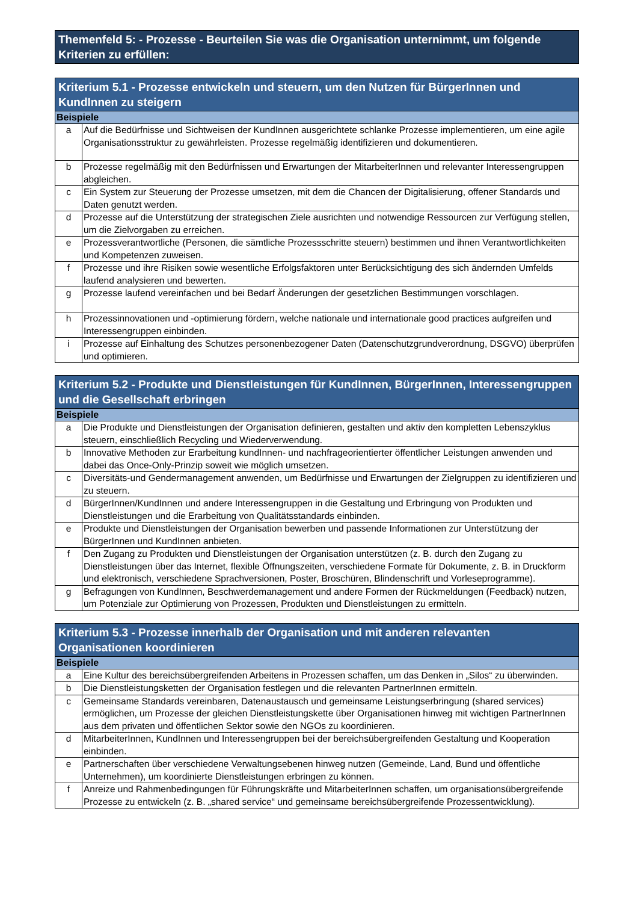Themenfeld 5: - Prozesse - Beurteilen Sie was die Organisation unternimmt, um folgende Kriterien zu erfüllen:
| Kriterium 5.1 - Prozesse entwickeln und steuern, um den Nutzen für BürgerInnen und KundInnen zu steigern | |
| --- | --- |
| Beispiele | |
| a | Auf die Bedürfnisse und Sichtweisen der KundInnen ausgerichtete schlanke Prozesse implementieren, um eine agile Organisationsstruktur zu gewährleisten. Prozesse regelmäßig identifizieren und dokumentieren. |
| b | Prozesse regelmäßig mit den Bedürfnissen und Erwartungen der MitarbeiterInnen und relevanter Interessengruppen abgleichen. |
| c | Ein System zur Steuerung der Prozesse umsetzen, mit dem die Chancen der Digitalisierung, offener Standards und Daten genutzt werden. |
| d | Prozesse auf die Unterstützung der strategischen Ziele ausrichten und notwendige Ressourcen zur Verfügung stellen, um die Zielvorgaben zu erreichen. |
| e | Prozessverantwortliche (Personen, die sämtliche Prozessschritte steuern) bestimmen und ihnen Verantwortlichkeiten und Kompetenzen zuweisen. |
| f | Prozesse und ihre Risiken sowie wesentliche Erfolgsfaktoren unter Berücksichtigung des sich ändernden Umfelds laufend analysieren und bewerten. |
| g | Prozesse laufend vereinfachen und bei Bedarf Änderungen der gesetzlichen Bestimmungen vorschlagen. |
| h | Prozessinnovationen und -optimierung fördern, welche nationale und internationale good practices aufgreifen und Interessengruppen einbinden. |
| i | Prozesse auf Einhaltung des Schutzes personenbezogener Daten (Datenschutzgrundverordnung, DSGVO) überprüfen und optimieren. |
| Kriterium 5.2 - Produkte und Dienstleistungen für KundInnen, BürgerInnen, Interessengruppen und die Gesellschaft erbringen | |
| --- | --- |
| Beispiele | |
| a | Die Produkte und Dienstleistungen der Organisation definieren, gestalten und aktiv den kompletten Lebenszyklus steuern, einschließlich Recycling und Wiederverwendung. |
| b | Innovative Methoden zur Erarbeitung kundInnen- und nachfrageorientierter öffentlicher Leistungen anwenden und dabei das Once-Only-Prinzip soweit wie möglich umsetzen. |
| c | Diversitäts-und Gendermanagement anwenden, um Bedürfnisse und Erwartungen der Zielgruppen zu identifizieren und zu steuern. |
| d | BürgerInnen/KundInnen und andere Interessengruppen in die Gestaltung und Erbringung von Produkten und Dienstleistungen und die Erarbeitung von Qualitätsstandards einbinden. |
| e | Produkte und Dienstleistungen der Organisation bewerben und passende Informationen zur Unterstützung der BürgerInnen und KundInnen anbieten. |
| f | Den Zugang zu Produkten und Dienstleistungen der Organisation unterstützen (z. B. durch den Zugang zu Dienstleistungen über das Internet, flexible Öffnungszeiten, verschiedene Formate für Dokumente, z. B. in Druckform und elektronisch, verschiedene Sprachversionen, Poster, Broschüren, Blindenschrift und Vorleseprogramme). |
| g | Befragungen von KundInnen, Beschwerdemanagement und andere Formen der Rückmeldungen (Feedback) nutzen, um Potenziale zur Optimierung von Prozessen, Produkten und Dienstleistungen zu ermitteln. |
| Kriterium 5.3 - Prozesse innerhalb der Organisation und mit anderen relevanten Organisationen koordinieren | |
| --- | --- |
| Beispiele | |
| a | Eine Kultur des bereichsübergreifenden Arbeitens in Prozessen schaffen, um das Denken in „Silos“ zu überwinden. |
| b | Die Dienstleistungsketten der Organisation festlegen und die relevanten PartnerInnen ermitteln. |
| c | Gemeinsame Standards vereinbaren, Datenaustausch und gemeinsame Leistungserbringung (shared services) ermöglichen, um Prozesse der gleichen Dienstleistungskette über Organisationen hinweg mit wichtigen PartnerInnen aus dem privaten und öffentlichen Sektor sowie den NGOs zu koordinieren. |
| d | MitarbeiterInnen, KundInnen und Interessengruppen bei der bereichsübergreifenden Gestaltung und Kooperation einbinden. |
| e | Partnerschaften über verschiedene Verwaltungsebenen hinweg nutzen (Gemeinde, Land, Bund und öffentliche Unternehmen), um koordinierte Dienstleistungen erbringen zu können. |
| f | Anreize und Rahmenbedingungen für Führungskräfte und MitarbeiterInnen schaffen, um organisationsübergreifende Prozesse zu entwickeln (z. B. „shared service“ und gemeinsame bereichsübergreifende Prozessentwicklung). |